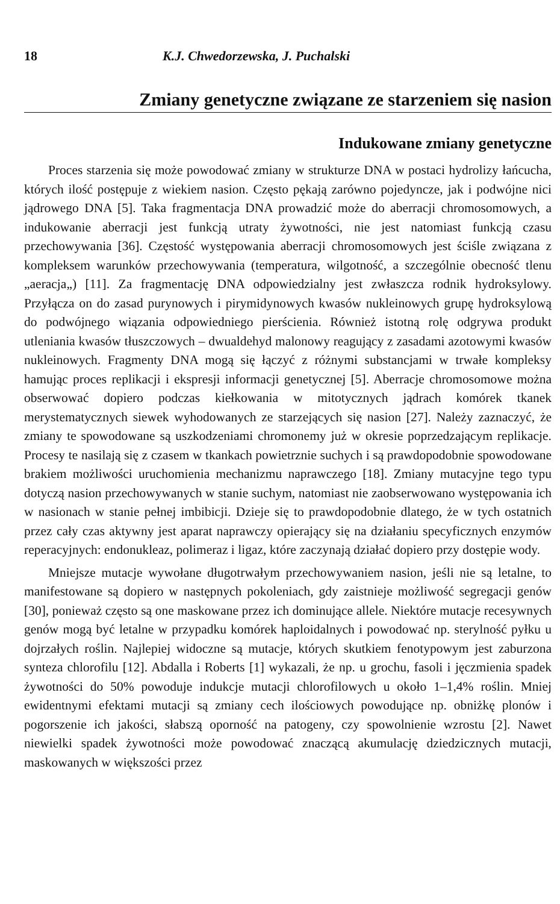18 K.J. Chwedorzewska, J. Puchalski
Zmiany genetyczne związane ze starzeniem się nasion
Indukowane zmiany genetyczne
Proces starzenia się może powodować zmiany w strukturze DNA w postaci hydrolizy łańcucha, których ilość postępuje z wiekiem nasion. Często pękają zarówno pojedyncze, jak i podwójne nici jądrowego DNA [5]. Taka fragmentacja DNA prowadzić może do aberracji chromosomowych, a indukowanie aberracji jest funkcją utraty żywotności, nie jest natomiast funkcją czasu przechowywania [36]. Częstość występowania aberracji chromosomowych jest ściśle związana z kompleksem warunków przechowywania (temperatura, wilgotność, a szczególnie obecność tlenu „aeracja„) [11]. Za fragmentację DNA odpowiedzialny jest zwłaszcza rodnik hydroksylowy. Przyłącza on do zasad purynowych i pirymidynowych kwasów nukleinowych grupę hydroksylową do podwójnego wiązania odpowiedniego pierścienia. Również istotną rolę odgrywa produkt utleniania kwasów tłuszczowych – dwualdehyd malonowy reagujący z zasadami azotowymi kwasów nukleinowych. Fragmenty DNA mogą się łączyć z różnymi substancjami w trwałe kompleksy hamując proces replikacji i ekspresji informacji genetycznej [5]. Aberracje chromosomowe można obserwować dopiero podczas kiełkowania w mitotycznych jądrach komórek tkanek merystematycznych siewek wyhodowanych ze starzejących się nasion [27]. Należy zaznaczyć, że zmiany te spowodowane są uszkodzeniami chromonemy już w okresie poprzedzającym replikacje. Procesy te nasilają się z czasem w tkankach powietrznie suchych i są prawdopodobnie spowodowane brakiem możliwości uruchomienia mechanizmu naprawczego [18]. Zmiany mutacyjne tego typu dotyczą nasion przechowywanych w stanie suchym, natomiast nie zaobserwowano występowania ich w nasionach w stanie pełnej imbibicji. Dzieje się to prawdopodobnie dlatego, że w tych ostatnich przez cały czas aktywny jest aparat naprawczy opierający się na działaniu specyficznych enzymów reperacyjnych: endonukleaz, polimeraz i ligaz, które zaczynają działać dopiero przy dostępie wody.
Mniejsze mutacje wywołane długotrwałym przechowywaniem nasion, jeśli nie są letalne, to manifestowane są dopiero w następnych pokoleniach, gdy zaistnieje możliwość segregacji genów [30], ponieważ często są one maskowane przez ich dominujące allele. Niektóre mutacje recesywnych genów mogą być letalne w przypadku komórek haploidalnych i powodować np. sterylność pyłku u dojrzałych roślin. Najlepiej widoczne są mutacje, których skutkiem fenotypowym jest zaburzona synteza chlorofilu [12]. Abdalla i Roberts [1] wykazali, że np. u grochu, fasoli i jęczmienia spadek żywotności do 50% powoduje indukcje mutacji chlorofilowych u około 1–1,4% roślin. Mniej ewidentnymi efektami mutacji są zmiany cech ilościowych powodujące np. obniżkę plonów i pogorszenie ich jakości, słabszą oporność na patogeny, czy spowolnienie wzrostu [2]. Nawet niewielki spadek żywotności może powodować znaczącą akumulację dziedzicznych mutacji, maskowanych w większości przez